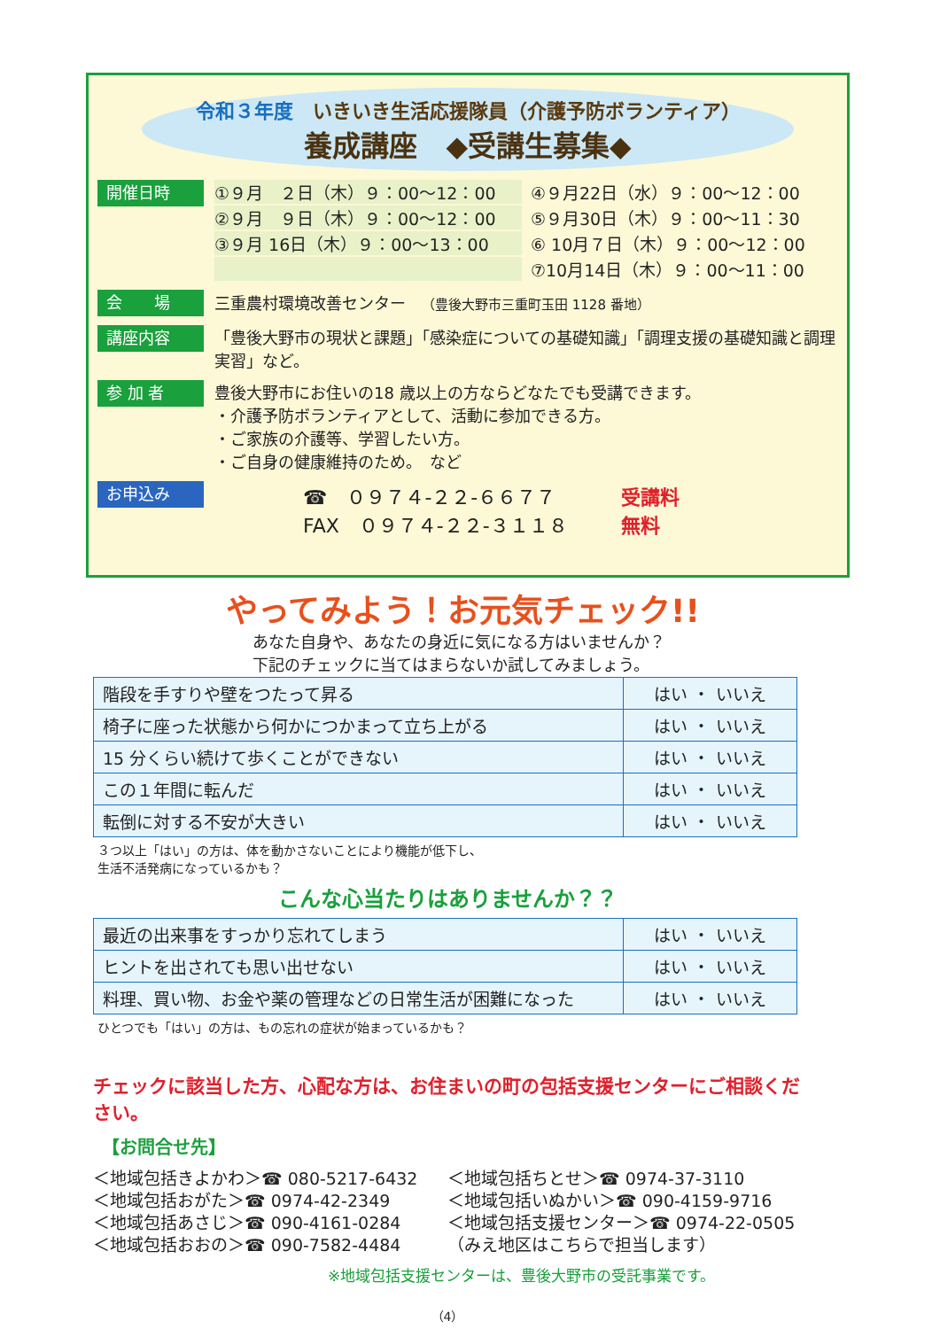令和３年度　いきいき生活応援隊員（介護予防ボランティア）
養成講座　◆受講生募集◆
開催日時
①９月　２日（木）９：00～12：00
④９月22日（水）９：00～12：00
②９月　９日（木）９：00～12：00
⑤９月30日（木）９：00～11：30
③９月 16日（木）９：00～13：00
⑥ 10月７日（木）９：00～12：00
⑦10月14日（木）９：00～11：00
会　　場
三重農村環境改善センター　（豊後大野市三重町玉田 1128 番地）
講座内容
「豊後大野市の現状と課題」「感染症についての基礎知識」「調理支援の基礎知識と調理実習」など。
参 加 者
豊後大野市にお住いの18 歳以上の方ならどなたでも受講できます。
・介護予防ボランティアとして、活動に参加できる方。
・ご家族の介護等、学習したい方。
・ご自身の健康維持のため。　など
お申込み
☎　０９７４-２２-６６７７
FAX　０９７４-２２-３１１８
受講料
無料
やってみよう！お元気チェック!!
あなた自身や、あなたの身近に気になる方はいませんか？
下記のチェックに当てはまらないか試してみましょう。
| 階段を手すりや壁をつたって昇る | はい ・ いいえ |
| 椅子に座った状態から何かにつかまって立ち上がる | はい ・ いいえ |
| 15 分くらい続けて歩くことができない | はい ・ いいえ |
| この１年間に転んだ | はい ・ いいえ |
| 転倒に対する不安が大きい | はい ・ いいえ |
３つ以上「はい」の方は、体を動かさないことにより機能が低下し、
生活不活発病になっているかも？
こんな心当たりはありませんか？？
| 最近の出来事をすっかり忘れてしまう | はい ・ いいえ |
| ヒントを出されても思い出せない | はい ・ いいえ |
| 料理、買い物、お金や薬の管理などの日常生活が困難になった | はい ・ いいえ |
ひとつでも「はい」の方は、もの忘れの症状が始まっているかも？
チェックに該当した方、心配な方は、お住まいの町の包括支援センターにご相談ください。
【お問合せ先】
＜地域包括きよかわ＞☎ 080-5217-6432
＜地域包括ちとせ＞☎ 0974-37-3110
＜地域包括おがた＞☎ 0974-42-2349
＜地域包括いぬかい＞☎ 090-4159-9716
＜地域包括あさじ＞☎ 090-4161-0284
＜地域包括支援センター＞☎ 0974-22-0505
＜地域包括おおの＞☎ 090-7582-4484
（みえ地区はこちらで担当します）
※地域包括支援センターは、豊後大野市の受託事業です。
（4）